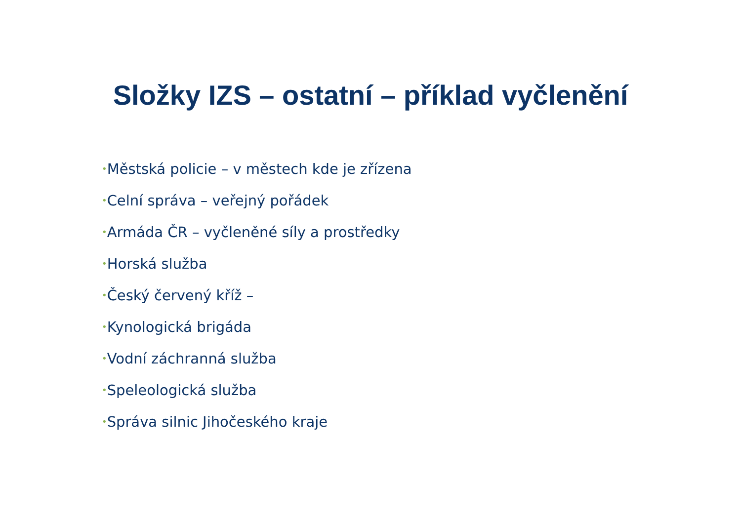Složky IZS – ostatní – příklad vyčlenění
•Městská policie – v městech kde je zřízena
•Celní správa – veřejný pořádek
•Armáda ČR – vyčleněné síly a prostředky
•Horská služba
•Český červený kříž –
•Kynologická brigáda
•Vodní záchranná služba
•Speleologická služba
•Správa silnic Jihočeského kraje